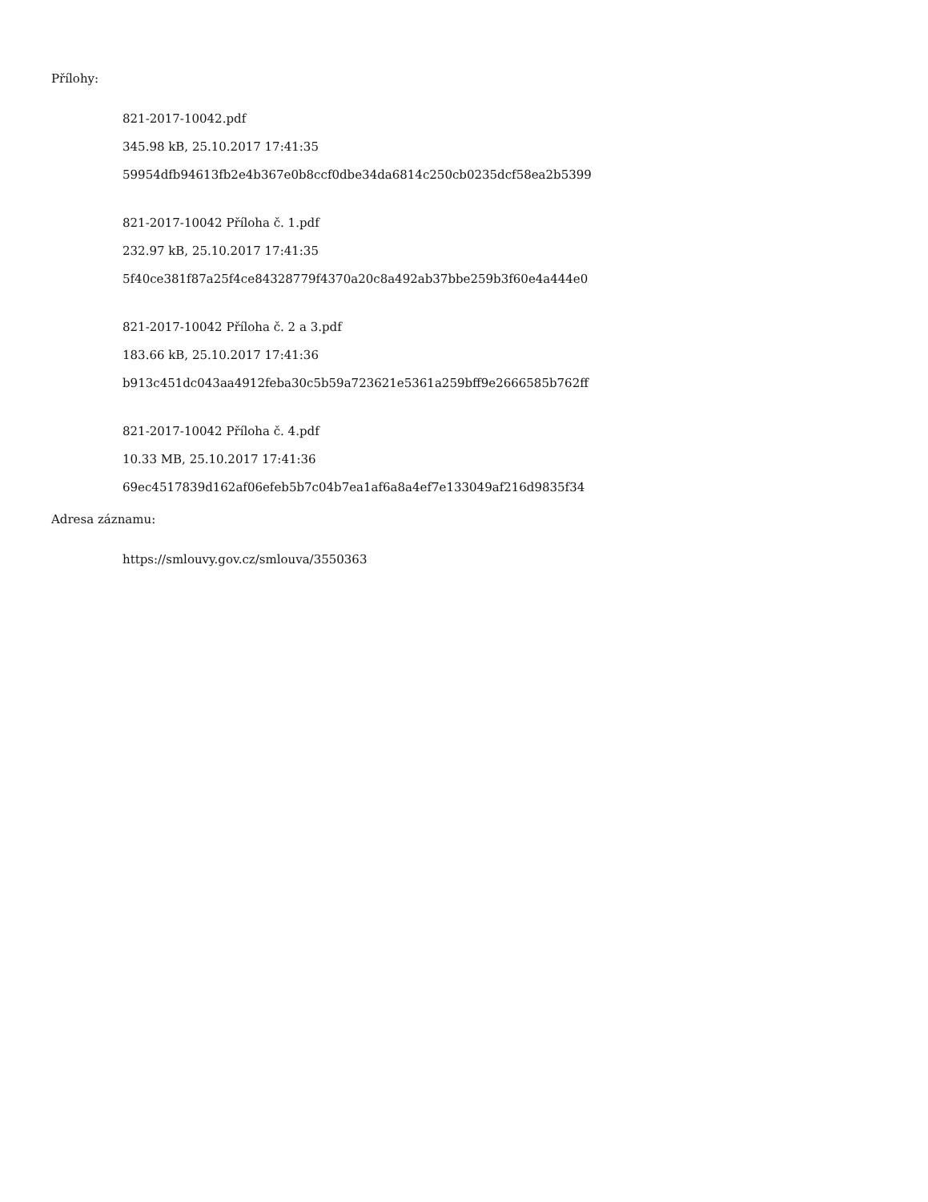Přílohy:
821-2017-10042.pdf
345.98 kB, 25.10.2017 17:41:35
59954dfb94613fb2e4b367e0b8ccf0dbe34da6814c250cb0235dcf58ea2b5399
821-2017-10042 Příloha č. 1.pdf
232.97 kB, 25.10.2017 17:41:35
5f40ce381f87a25f4ce84328779f4370a20c8a492ab37bbe259b3f60e4a444e0
821-2017-10042 Příloha č. 2 a 3.pdf
183.66 kB, 25.10.2017 17:41:36
b913c451dc043aa4912feba30c5b59a723621e5361a259bff9e2666585b762ff
821-2017-10042 Příloha č. 4.pdf
10.33 MB, 25.10.2017 17:41:36
69ec4517839d162af06efeb5b7c04b7ea1af6a8a4ef7e133049af216d9835f34
Adresa záznamu:
https://smlouvy.gov.cz/smlouva/3550363